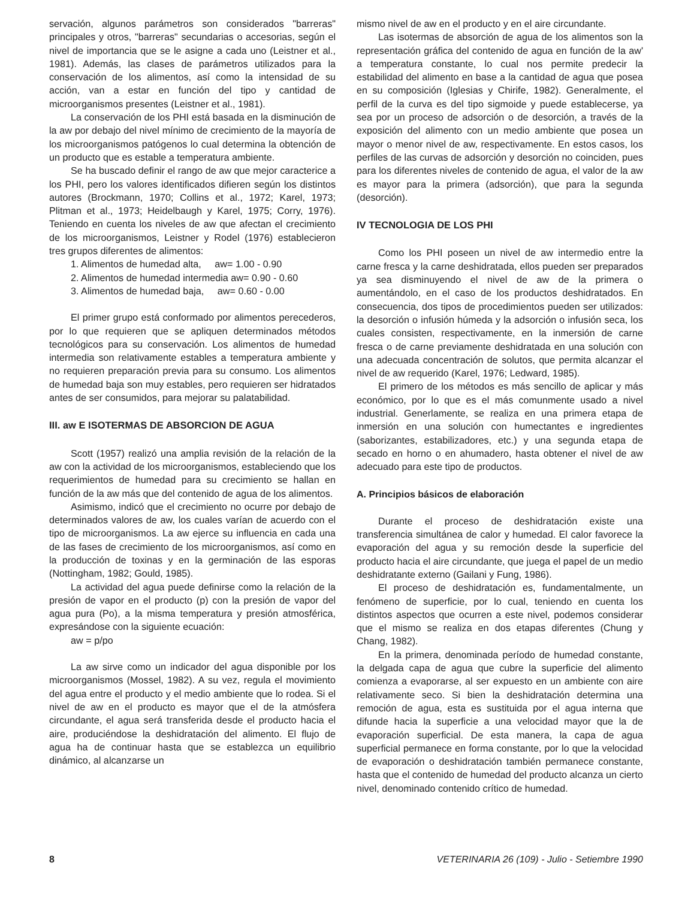servación, algunos parámetros son considerados "barreras" principales y otros, "barreras" secundarias o accesorias, según el nivel de importancia que se le asigne a cada uno (Leistner et al., 1981). Además, las clases de parámetros utilizados para la conservación de los alimentos, así como la intensidad de su acción, van a estar en función del tipo y cantidad de microorganismos presentes (Leistner et al., 1981).
La conservación de los PHI está basada en la disminución de la aw por debajo del nivel mínimo de crecimiento de la mayoría de los microorganismos patógenos lo cual determina la obtención de un producto que es estable a temperatura ambiente.
Se ha buscado definir el rango de aw que mejor caracterice a los PHI, pero los valores identificados difieren según los distintos autores (Brockmann, 1970; Collins et al., 1972; Karel, 1973; Plitman et al., 1973; Heidelbaugh y Karel, 1975; Corry, 1976). Teniendo en cuenta los niveles de aw que afectan el crecimiento de los microorganismos, Leistner y Rodel (1976) establecieron tres grupos diferentes de alimentos:
1. Alimentos de humedad alta, aw= 1.00 - 0.90
2. Alimentos de humedad intermedia aw= 0.90 - 0.60
3. Alimentos de humedad baja, aw= 0.60 - 0.00
El primer grupo está conformado por alimentos perecederos, por lo que requieren que se apliquen determinados métodos tecnológicos para su conservación. Los alimentos de humedad intermedia son relativamente estables a temperatura ambiente y no requieren preparación previa para su consumo. Los alimentos de humedad baja son muy estables, pero requieren ser hidratados antes de ser consumidos, para mejorar su palatabilidad.
III. aw E ISOTERMAS DE ABSORCION DE AGUA
Scott (1957) realizó una amplia revisión de la relación de la aw con la actividad de los microorganismos, estableciendo que los requerimientos de humedad para su crecimiento se hallan en función de la aw más que del contenido de agua de los alimentos.
Asimismo, indicó que el crecimiento no ocurre por debajo de determinados valores de aw, los cuales varían de acuerdo con el tipo de microorganismos. La aw ejerce su influencia en cada una de las fases de crecimiento de los microorganismos, así como en la producción de toxinas y en la germinación de las esporas (Nottingham, 1982; Gould, 1985).
La actividad del agua puede definirse como la relación de la presión de vapor en el producto (p) con la presión de vapor del agua pura (Po), a la misma temperatura y presión atmosférica, expresándose con la siguiente ecuación:
aw = p/po
La aw sirve como un indicador del agua disponible por los microorganismos (Mossel, 1982). A su vez, regula el movimiento del agua entre el producto y el medio ambiente que lo rodea. Si el nivel de aw en el producto es mayor que el de la atmósfera circundante, el agua será transferida desde el producto hacia el aire, produciéndose la deshidratación del alimento. El flujo de agua ha de continuar hasta que se establezca un equilibrio dinámico, al alcanzarse un
mismo nivel de aw en el producto y en el aire circundante.
Las isotermas de absorción de agua de los alimentos son la representación gráfica del contenido de agua en función de la aw' a temperatura constante, lo cual nos permite predecir la estabilidad del alimento en base a la cantidad de agua que posea en su composición (Iglesias y Chirife, 1982). Generalmente, el perfil de la curva es del tipo sigmoide y puede establecerse, ya sea por un proceso de adsorción o de desorción, a través de la exposición del alimento con un medio ambiente que posea un mayor o menor nivel de aw, respectivamente. En estos casos, los perfiles de las curvas de adsorción y desorción no coinciden, pues para los diferentes niveles de contenido de agua, el valor de la aw es mayor para la primera (adsorción), que para la segunda (desorción).
IV TECNOLOGIA DE LOS PHI
Como los PHI poseen un nivel de aw intermedio entre la carne fresca y la carne deshidratada, ellos pueden ser preparados ya sea disminuyendo el nivel de aw de la primera o aumentándolo, en el caso de los productos deshidratados. En consecuencia, dos tipos de procedimientos pueden ser utilizados: la desorción o infusión húmeda y la adsorción o infusión seca, los cuales consisten, respectivamente, en la inmersión de carne fresca o de carne previamente deshidratada en una solución con una adecuada concentración de solutos, que permita alcanzar el nivel de aw requerido (Karel, 1976; Ledward, 1985).
El primero de los métodos es más sencillo de aplicar y más económico, por lo que es el más comunmente usado a nivel industrial. Generlamente, se realiza en una primera etapa de inmersión en una solución con humectantes e ingredientes (saborizantes, estabilizadores, etc.) y una segunda etapa de secado en horno o en ahumadero, hasta obtener el nivel de aw adecuado para este tipo de productos.
A. Principios básicos de elaboración
Durante el proceso de deshidratación existe una transferencia simultánea de calor y humedad. El calor favorece la evaporación del agua y su remoción desde la superficie del producto hacia el aire circundante, que juega el papel de un medio deshidratante externo (Gailani y Fung, 1986).
El proceso de deshidratación es, fundamentalmente, un fenómeno de superficie, por lo cual, teniendo en cuenta los distintos aspectos que ocurren a este nivel, podemos considerar que el mismo se realiza en dos etapas diferentes (Chung y Chang, 1982).
En la primera, denominada período de humedad constante, la delgada capa de agua que cubre la superficie del alimento comienza a evaporarse, al ser expuesto en un ambiente con aire relativamente seco. Si bien la deshidratación determina una remoción de agua, esta es sustituida por el agua interna que difunde hacia la superficie a una velocidad mayor que la de evaporación superficial. De esta manera, la capa de agua superficial permanece en forma constante, por lo que la velocidad de evaporación o deshidratación también permanece constante, hasta que el contenido de humedad del producto alcanza un cierto nivel, denominado contenido crítico de humedad.
8 VETERINARIA 26 (109) - Julio - Setiembre 1990